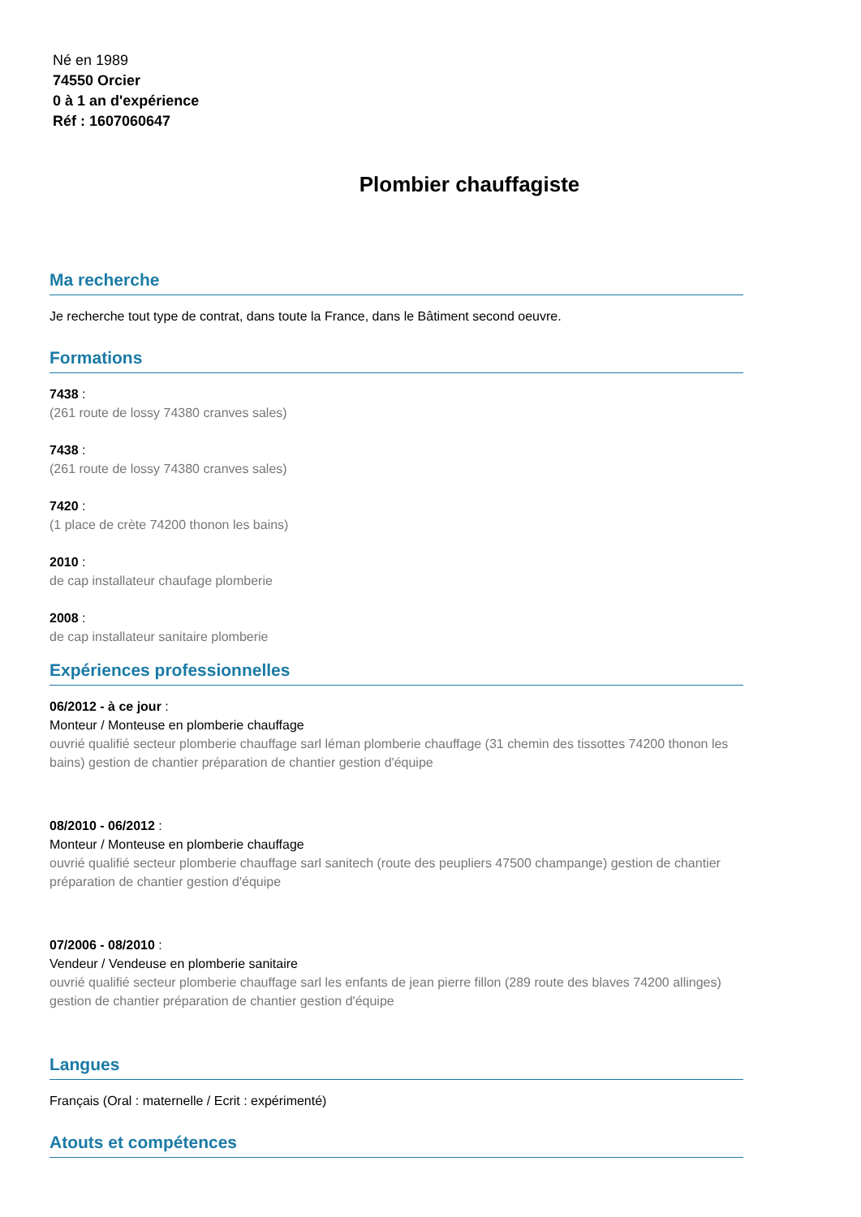Né en 1989
74550 Orcier
0 à 1 an d'expérience
Réf : 1607060647
Plombier chauffagiste
Ma recherche
Je recherche tout type de contrat, dans toute la France, dans le Bâtiment second oeuvre.
Formations
7438 :
(261 route de lossy 74380 cranves sales)
7438 :
(261 route de lossy 74380 cranves sales)
7420 :
(1 place de crète 74200 thonon les bains)
2010 :
de cap installateur chaufage plomberie
2008 :
de cap installateur sanitaire plomberie
Expériences professionnelles
06/2012 - à ce jour :
Monteur / Monteuse en plomberie chauffage
ouvrié qualifié secteur plomberie chauffage sarl léman plomberie chauffage (31 chemin des tissottes 74200 thonon les bains) gestion de chantier préparation de chantier gestion d'équipe
08/2010 - 06/2012 :
Monteur / Monteuse en plomberie chauffage
ouvrié qualifié secteur plomberie chauffage sarl sanitech (route des peupliers 47500 champange) gestion de chantier préparation de chantier gestion d'équipe
07/2006 - 08/2010 :
Vendeur / Vendeuse en plomberie sanitaire
ouvrié qualifié secteur plomberie chauffage sarl les enfants de jean pierre fillon (289 route des blaves 74200 allinges) gestion de chantier préparation de chantier gestion d'équipe
Langues
Français (Oral : maternelle / Ecrit : expérimenté)
Atouts et compétences